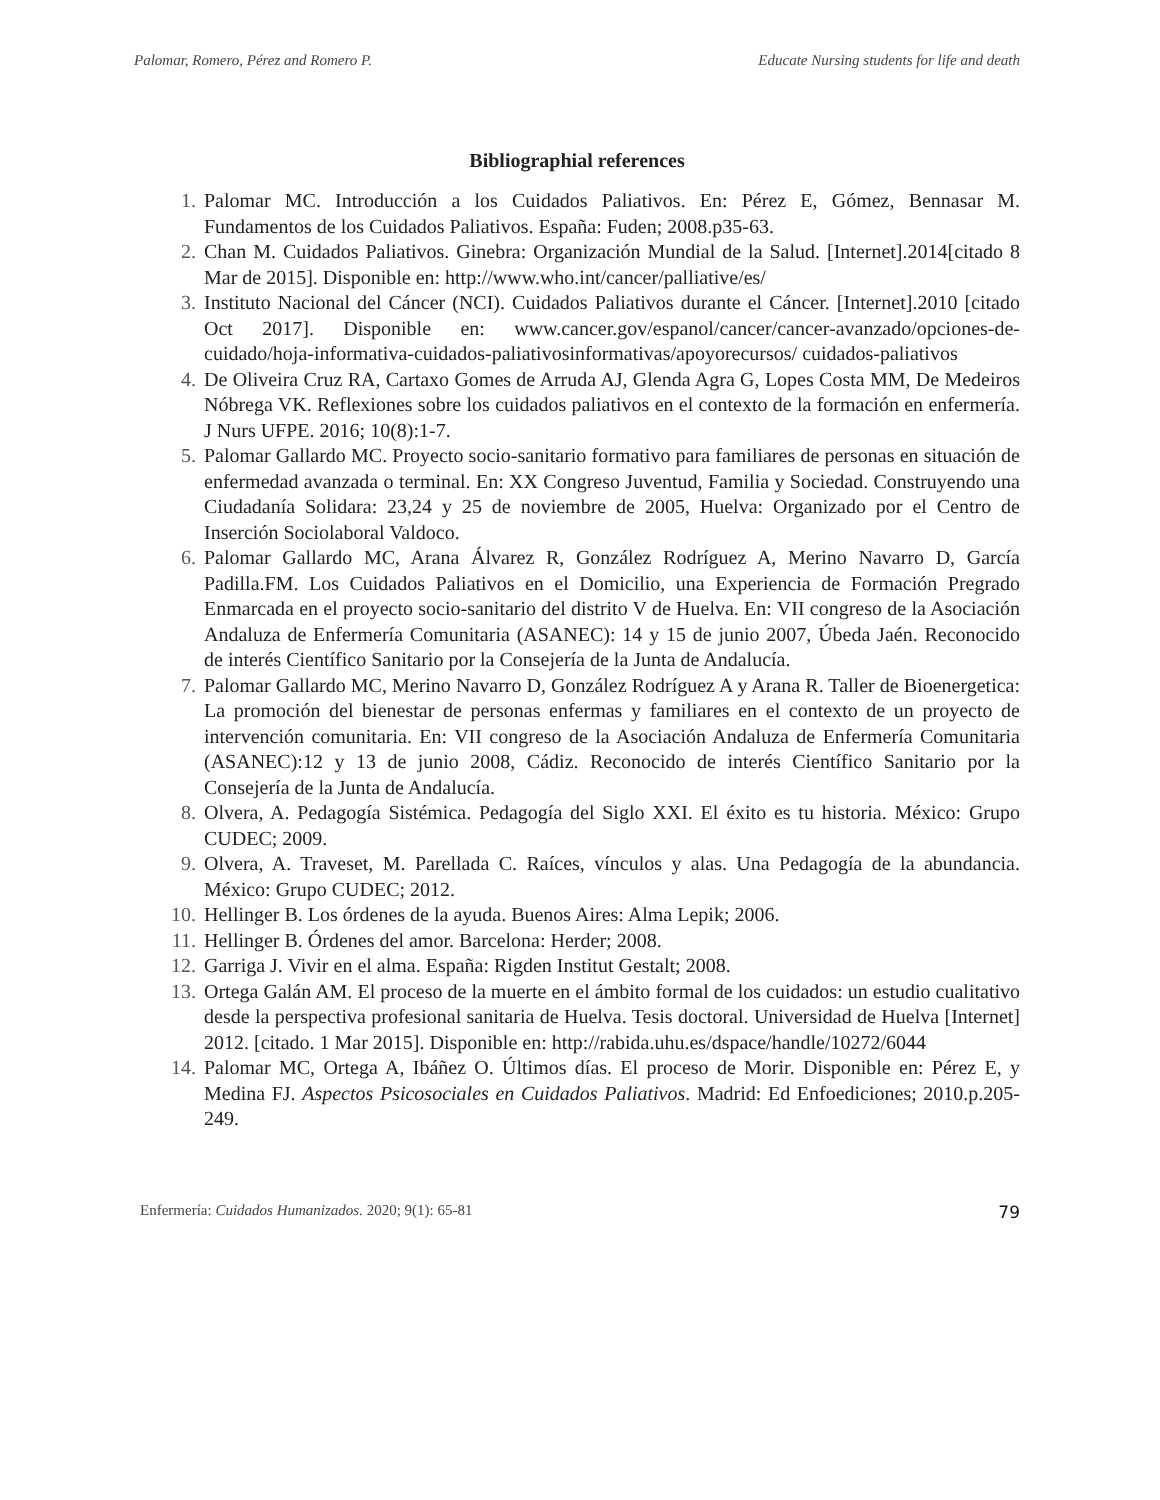Palomar, Romero, Pérez and Romero P. Educate Nursing students for life and death
Bibliographial references
1. Palomar MC. Introducción a los Cuidados Paliativos. En: Pérez E, Gómez, Bennasar M. Fundamentos de los Cuidados Paliativos. España: Fuden; 2008.p35-63.
2. Chan M. Cuidados Paliativos. Ginebra: Organización Mundial de la Salud. [Internet].2014[citado 8 Mar de 2015]. Disponible en: http://www.who.int/cancer/palliative/es/
3. Instituto Nacional del Cáncer (NCI). Cuidados Paliativos durante el Cáncer. [Internet].2010 [citado Oct 2017]. Disponible en: www.cancer.gov/espanol/cancer/cancer-avanzado/opciones-de-cuidado/hoja-informativa-cuidados-paliativosinformativas/apoyorecursos/ cuidados-paliativos
4. De Oliveira Cruz RA, Cartaxo Gomes de Arruda AJ, Glenda Agra G, Lopes Costa MM, De Medeiros Nóbrega VK. Reflexiones sobre los cuidados paliativos en el contexto de la formación en enfermería. J Nurs UFPE. 2016; 10(8):1-7.
5. Palomar Gallardo MC. Proyecto socio-sanitario formativo para familiares de personas en situación de enfermedad avanzada o terminal. En: XX Congreso Juventud, Familia y Sociedad. Construyendo una Ciudadanía Solidara: 23,24 y 25 de noviembre de 2005, Huelva: Organizado por el Centro de Inserción Sociolaboral Valdoco.
6. Palomar Gallardo MC, Arana Álvarez R, González Rodríguez A, Merino Navarro D, García Padilla.FM. Los Cuidados Paliativos en el Domicilio, una Experiencia de Formación Pregrado Enmarcada en el proyecto socio-sanitario del distrito V de Huelva. En: VII congreso de la Asociación Andaluza de Enfermería Comunitaria (ASANEC): 14 y 15 de junio 2007, Úbeda Jaén. Reconocido de interés Científico Sanitario por la Consejería de la Junta de Andalucía.
7. Palomar Gallardo MC, Merino Navarro D, González Rodríguez A y Arana R. Taller de Bioenergetica: La promoción del bienestar de personas enfermas y familiares en el contexto de un proyecto de intervención comunitaria. En: VII congreso de la Asociación Andaluza de Enfermería Comunitaria (ASANEC):12 y 13 de junio 2008, Cádiz. Reconocido de interés Científico Sanitario por la Consejería de la Junta de Andalucía.
8. Olvera, A. Pedagogía Sistémica. Pedagogía del Siglo XXI. El éxito es tu historia. México: Grupo CUDEC; 2009.
9. Olvera, A. Traveset, M. Parellada C. Raíces, vínculos y alas. Una Pedagogía de la abundancia. México: Grupo CUDEC; 2012.
10. Hellinger B. Los órdenes de la ayuda. Buenos Aires: Alma Lepik; 2006.
11. Hellinger B. Órdenes del amor. Barcelona: Herder; 2008.
12. Garriga J. Vivir en el alma. España: Rigden Institut Gestalt; 2008.
13. Ortega Galán AM. El proceso de la muerte en el ámbito formal de los cuidados: un estudio cualitativo desde la perspectiva profesional sanitaria de Huelva. Tesis doctoral. Universidad de Huelva [Internet] 2012. [citado. 1 Mar 2015]. Disponible en: http://rabida.uhu.es/dspace/handle/10272/6044
14. Palomar MC, Ortega A, Ibáñez O. Últimos días. El proceso de Morir. Disponible en: Pérez E, y Medina FJ. Aspectos Psicosociales en Cuidados Paliativos. Madrid: Ed Enfoediciones; 2010.p.205-249.
Enfermería: Cuidados Humanizados. 2020; 9(1): 65-81 79